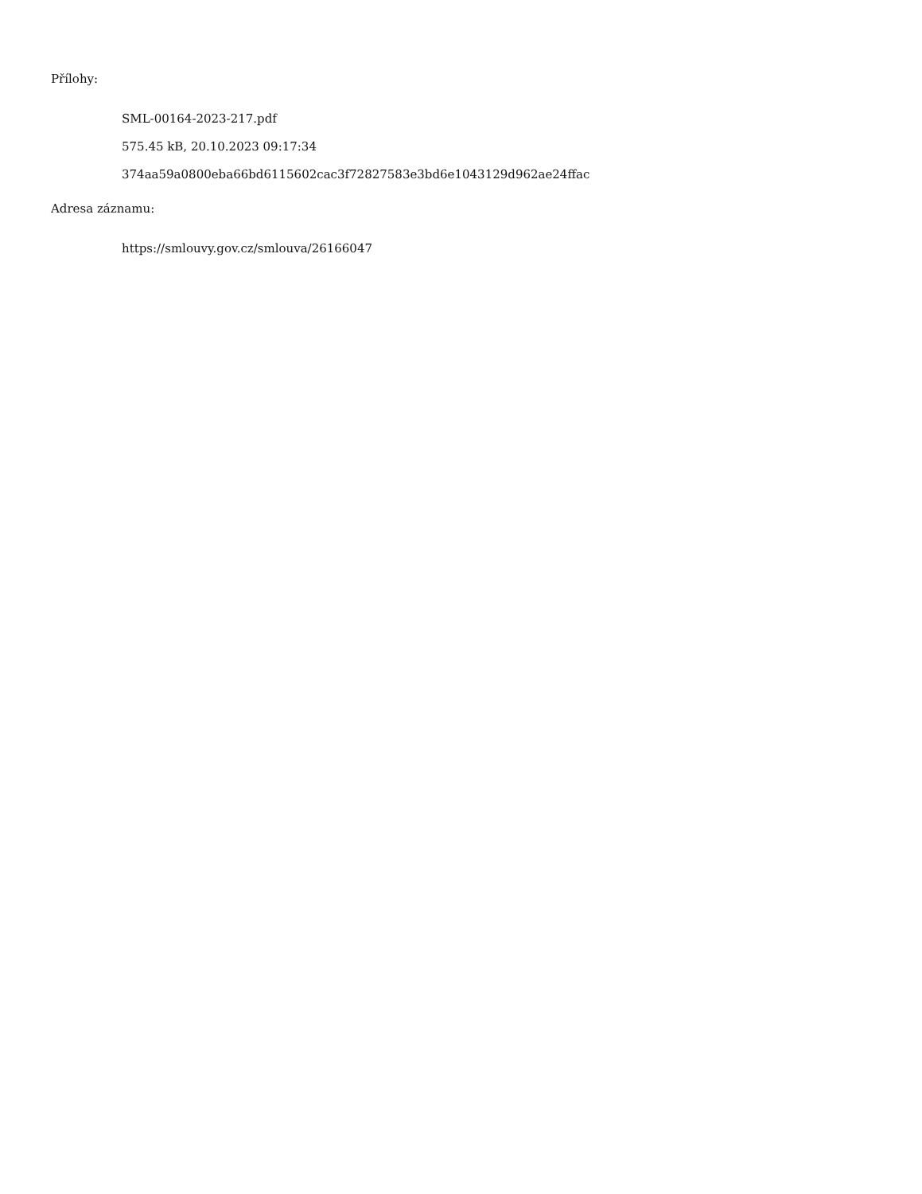Přílohy:
SML-00164-2023-217.pdf
575.45 kB, 20.10.2023 09:17:34
374aa59a0800eba66bd6115602cac3f72827583e3bd6e1043129d962ae24ffac
Adresa záznamu:
https://smlouvy.gov.cz/smlouva/26166047